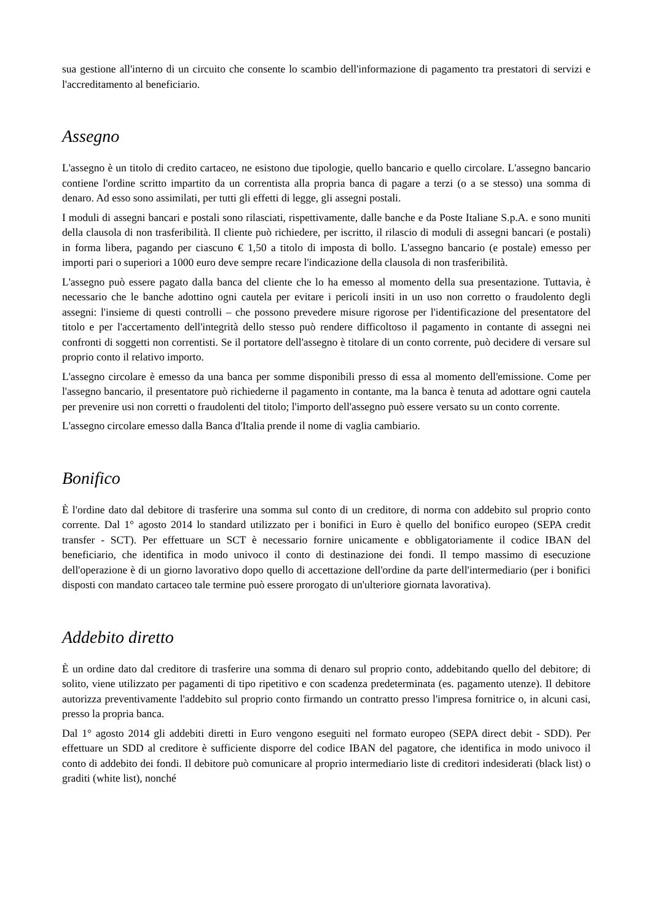sua gestione all'interno di un circuito che consente lo scambio dell'informazione di pagamento tra prestatori di servizi e l'accreditamento al beneficiario.
Assegno
L'assegno è un titolo di credito cartaceo, ne esistono due tipologie, quello bancario e quello circolare. L'assegno bancario contiene l'ordine scritto impartito da un correntista alla propria banca di pagare a terzi (o a se stesso) una somma di denaro. Ad esso sono assimilati, per tutti gli effetti di legge, gli assegni postali.
I moduli di assegni bancari e postali sono rilasciati, rispettivamente, dalle banche e da Poste Italiane S.p.A. e sono muniti della clausola di non trasferibilità. Il cliente può richiedere, per iscritto, il rilascio di moduli di assegni bancari (e postali) in forma libera, pagando per ciascuno € 1,50 a titolo di imposta di bollo. L'assegno bancario (e postale) emesso per importi pari o superiori a 1000 euro deve sempre recare l'indicazione della clausola di non trasferibilità.
L'assegno può essere pagato dalla banca del cliente che lo ha emesso al momento della sua presentazione. Tuttavia, è necessario che le banche adottino ogni cautela per evitare i pericoli insiti in un uso non corretto o fraudolento degli assegni: l'insieme di questi controlli – che possono prevedere misure rigorose per l'identificazione del presentatore del titolo e per l'accertamento dell'integrità dello stesso può rendere difficoltoso il pagamento in contante di assegni nei confronti di soggetti non correntisti. Se il portatore dell'assegno è titolare di un conto corrente, può decidere di versare sul proprio conto il relativo importo.
L'assegno circolare è emesso da una banca per somme disponibili presso di essa al momento dell'emissione. Come per l'assegno bancario, il presentatore può richiederne il pagamento in contante, ma la banca è tenuta ad adottare ogni cautela per prevenire usi non corretti o fraudolenti del titolo; l'importo dell'assegno può essere versato su un conto corrente.
L'assegno circolare emesso dalla Banca d'Italia prende il nome di vaglia cambiario.
Bonifico
È l'ordine dato dal debitore di trasferire una somma sul conto di un creditore, di norma con addebito sul proprio conto corrente. Dal 1° agosto 2014 lo standard utilizzato per i bonifici in Euro è quello del bonifico europeo (SEPA credit transfer - SCT). Per effettuare un SCT è necessario fornire unicamente e obbligatoriamente il codice IBAN del beneficiario, che identifica in modo univoco il conto di destinazione dei fondi. Il tempo massimo di esecuzione dell'operazione è di un giorno lavorativo dopo quello di accettazione dell'ordine da parte dell'intermediario (per i bonifici disposti con mandato cartaceo tale termine può essere prorogato di un'ulteriore giornata lavorativa).
Addebito diretto
È un ordine dato dal creditore di trasferire una somma di denaro sul proprio conto, addebitando quello del debitore; di solito, viene utilizzato per pagamenti di tipo ripetitivo e con scadenza predeterminata (es. pagamento utenze). Il debitore autorizza preventivamente l'addebito sul proprio conto firmando un contratto presso l'impresa fornitrice o, in alcuni casi, presso la propria banca.
Dal 1° agosto 2014 gli addebiti diretti in Euro vengono eseguiti nel formato europeo (SEPA direct debit - SDD). Per effettuare un SDD al creditore è sufficiente disporre del codice IBAN del pagatore, che identifica in modo univoco il conto di addebito dei fondi. Il debitore può comunicare al proprio intermediario liste di creditori indesiderati (black list) o graditi (white list), nonché